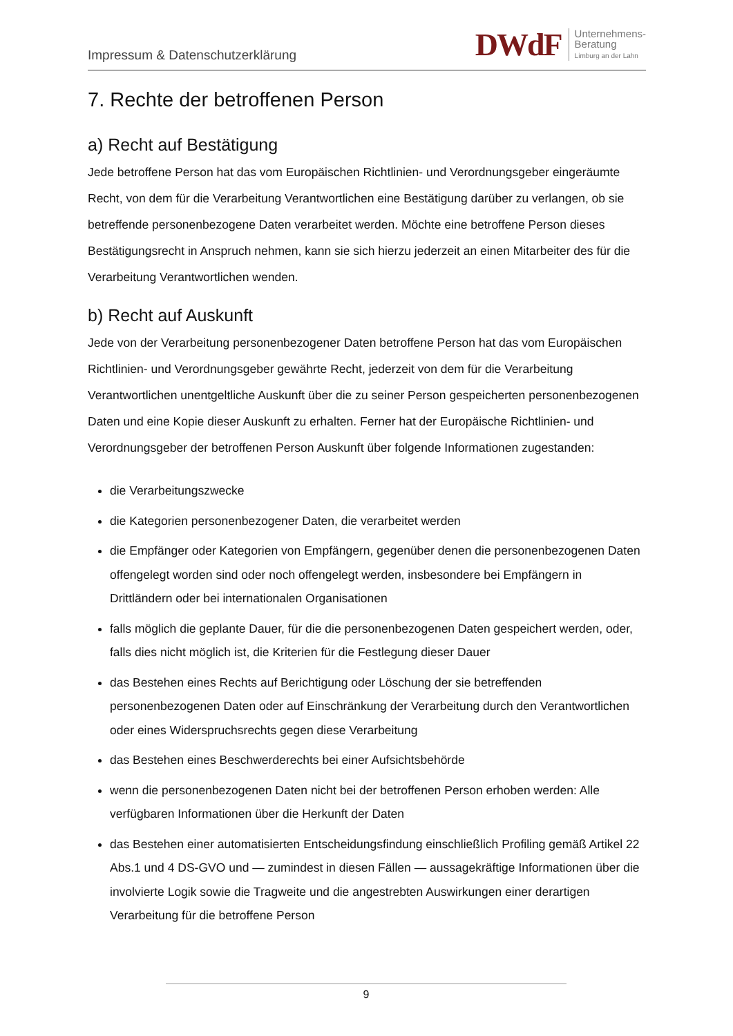Impressum & Datenschutzerklärung
DWdF Unternehmens-
Beratung
Limburg an der Lahn
7. Rechte der betroffenen Person
a) Recht auf Bestätigung
Jede betroffene Person hat das vom Europäischen Richtlinien- und Verordnungsgeber eingeräumte Recht, von dem für die Verarbeitung Verantwortlichen eine Bestätigung darüber zu verlangen, ob sie betreffende personenbezogene Daten verarbeitet werden. Möchte eine betroffene Person dieses Bestätigungsrecht in Anspruch nehmen, kann sie sich hierzu jederzeit an einen Mitarbeiter des für die Verarbeitung Verantwortlichen wenden.
b) Recht auf Auskunft
Jede von der Verarbeitung personenbezogener Daten betroffene Person hat das vom Europäischen Richtlinien- und Verordnungsgeber gewährte Recht, jederzeit von dem für die Verarbeitung Verantwortlichen unentgeltliche Auskunft über die zu seiner Person gespeicherten personenbezogenen Daten und eine Kopie dieser Auskunft zu erhalten. Ferner hat der Europäische Richtlinien- und Verordnungsgeber der betroffenen Person Auskunft über folgende Informationen zugestanden:
die Verarbeitungszwecke
die Kategorien personenbezogener Daten, die verarbeitet werden
die Empfänger oder Kategorien von Empfängern, gegenüber denen die personenbezogenen Daten offengelegt worden sind oder noch offengelegt werden, insbesondere bei Empfängern in Drittländern oder bei internationalen Organisationen
falls möglich die geplante Dauer, für die die personenbezogenen Daten gespeichert werden, oder, falls dies nicht möglich ist, die Kriterien für die Festlegung dieser Dauer
das Bestehen eines Rechts auf Berichtigung oder Löschung der sie betreffenden personenbezogenen Daten oder auf Einschränkung der Verarbeitung durch den Verantwortlichen oder eines Widerspruchsrechts gegen diese Verarbeitung
das Bestehen eines Beschwerderechts bei einer Aufsichtsbehörde
wenn die personenbezogenen Daten nicht bei der betroffenen Person erhoben werden: Alle verfügbaren Informationen über die Herkunft der Daten
das Bestehen einer automatisierten Entscheidungsfindung einschließlich Profiling gemäß Artikel 22 Abs.1 und 4 DS-GVO und — zumindest in diesen Fällen — aussagekräftige Informationen über die involvierte Logik sowie die Tragweite und die angestrebten Auswirkungen einer derartigen Verarbeitung für die betroffene Person
9